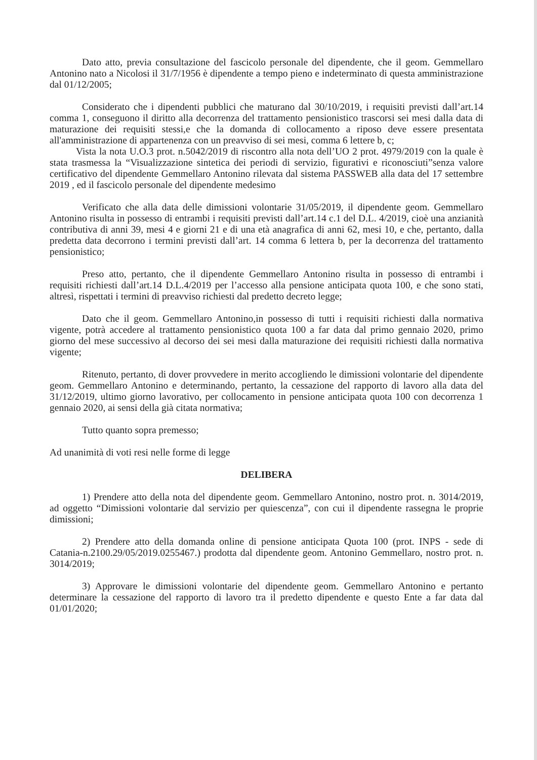Dato atto, previa consultazione del fascicolo personale del dipendente, che il geom. Gemmellaro Antonino nato a Nicolosi il 31/7/1956 è dipendente a tempo pieno e indeterminato di questa amministrazione dal 01/12/2005;
Considerato che i dipendenti pubblici che maturano dal 30/10/2019, i requisiti previsti dall’art.14 comma 1, conseguono il diritto alla decorrenza del trattamento pensionistico trascorsi sei mesi dalla data di maturazione dei requisiti stessi,e che la domanda di collocamento a riposo deve essere presentata all'amministrazione di appartenenza con un preavviso di sei mesi, comma 6 lettere b, c;
Vista la nota U.O.3 prot. n.5042/2019 di riscontro alla nota dell’UO 2 prot. 4979/2019 con la quale è stata trasmessa la “Visualizzazione sintetica dei periodi di servizio, figurativi e riconosciuti”senza valore certificativo del dipendente Gemmellaro Antonino rilevata dal sistema PASSWEB alla data del 17 settembre 2019 , ed il fascicolo personale del dipendente medesimo
Verificato che alla data delle dimissioni volontarie 31/05/2019, il dipendente geom. Gemmellaro Antonino risulta in possesso di entrambi i requisiti previsti dall’art.14 c.1 del D.L. 4/2019, cioè una anzianità contributiva di anni 39, mesi 4 e giorni 21 e di una età anagrafica di anni 62, mesi 10, e che, pertanto, dalla predetta data decorrono i termini previsti dall’art. 14 comma 6 lettera b, per la decorrenza del trattamento pensionistico;
Preso atto, pertanto, che il dipendente Gemmellaro Antonino risulta in possesso di entrambi i requisiti richiesti dall’art.14 D.L.4/2019 per l’accesso alla pensione anticipata quota 100, e che sono stati, altresì, rispettati i termini di preavviso richiesti dal predetto decreto legge;
Dato che il geom. Gemmellaro Antonino,in possesso di tutti i requisiti richiesti dalla normativa vigente, potrà accedere al trattamento pensionistico quota 100 a far data dal primo gennaio 2020, primo giorno del mese successivo al decorso dei sei mesi dalla maturazione dei requisiti richiesti dalla normativa vigente;
Ritenuto, pertanto, di dover provvedere in merito accogliendo le dimissioni volontarie del dipendente geom. Gemmellaro Antonino e determinando, pertanto, la cessazione del rapporto di lavoro alla data del 31/12/2019, ultimo giorno lavorativo, per collocamento in pensione anticipata quota 100 con decorrenza 1 gennaio 2020, ai sensi della già citata normativa;
Tutto quanto sopra premesso;
Ad unanimità di voti resi nelle forme di legge
DELIBERA
1) Prendere atto della nota del dipendente geom. Gemmellaro Antonino, nostro prot. n. 3014/2019, ad oggetto “Dimissioni volontarie dal servizio per quiescenza”, con cui il dipendente rassegna le proprie dimissioni;
2) Prendere atto della domanda online di pensione anticipata Quota 100 (prot. INPS - sede di Catania-n.2100.29/05/2019.0255467.) prodotta dal dipendente geom. Antonino Gemmellaro, nostro prot. n. 3014/2019;
3) Approvare le dimissioni volontarie del dipendente geom. Gemmellaro Antonino e pertanto determinare la cessazione del rapporto di lavoro tra il predetto dipendente e questo Ente a far data dal 01/01/2020;